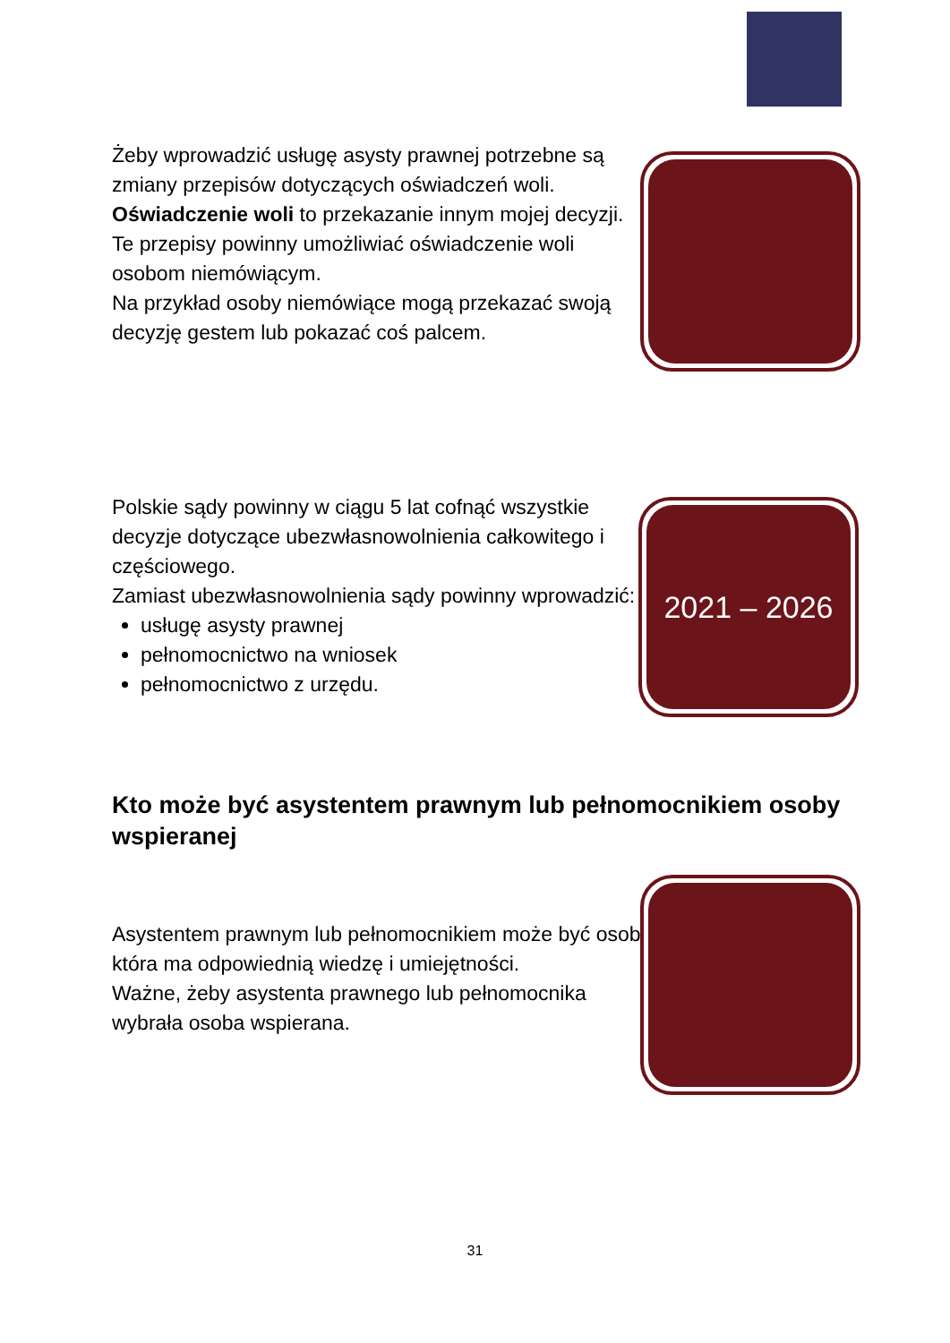Żeby wprowadzić usługę asysty prawnej potrzebne są zmiany przepisów dotyczących oświadczeń woli.
Oświadczenie woli to przekazanie innym mojej decyzji.
Te przepisy powinny umożliwiać oświadczenie woli osobom niemówiącym.
Na przykład osoby niemówiące mogą przekazać swoją decyzję gestem lub pokazać coś palcem.
Polskie sądy powinny w ciągu 5 lat cofnąć wszystkie decyzje dotyczące ubezwłasnowolnienia całkowitego i częściowego.
Zamiast ubezwłasnowolnienia sądy powinny wprowadzić:
usługę asysty prawnej
pełnomocnictwo na wniosek
pełnomocnictwo z urzędu.
2021 – 2026
Kto może być asystentem prawnym lub pełnomocnikiem osoby wspieranej
Asystentem prawnym lub pełnomocnikiem może być osoba, która ma odpowiednią wiedzę i umiejętności.
Ważne, żeby asystenta prawnego lub pełnomocnika wybrała osoba wspierana.
31